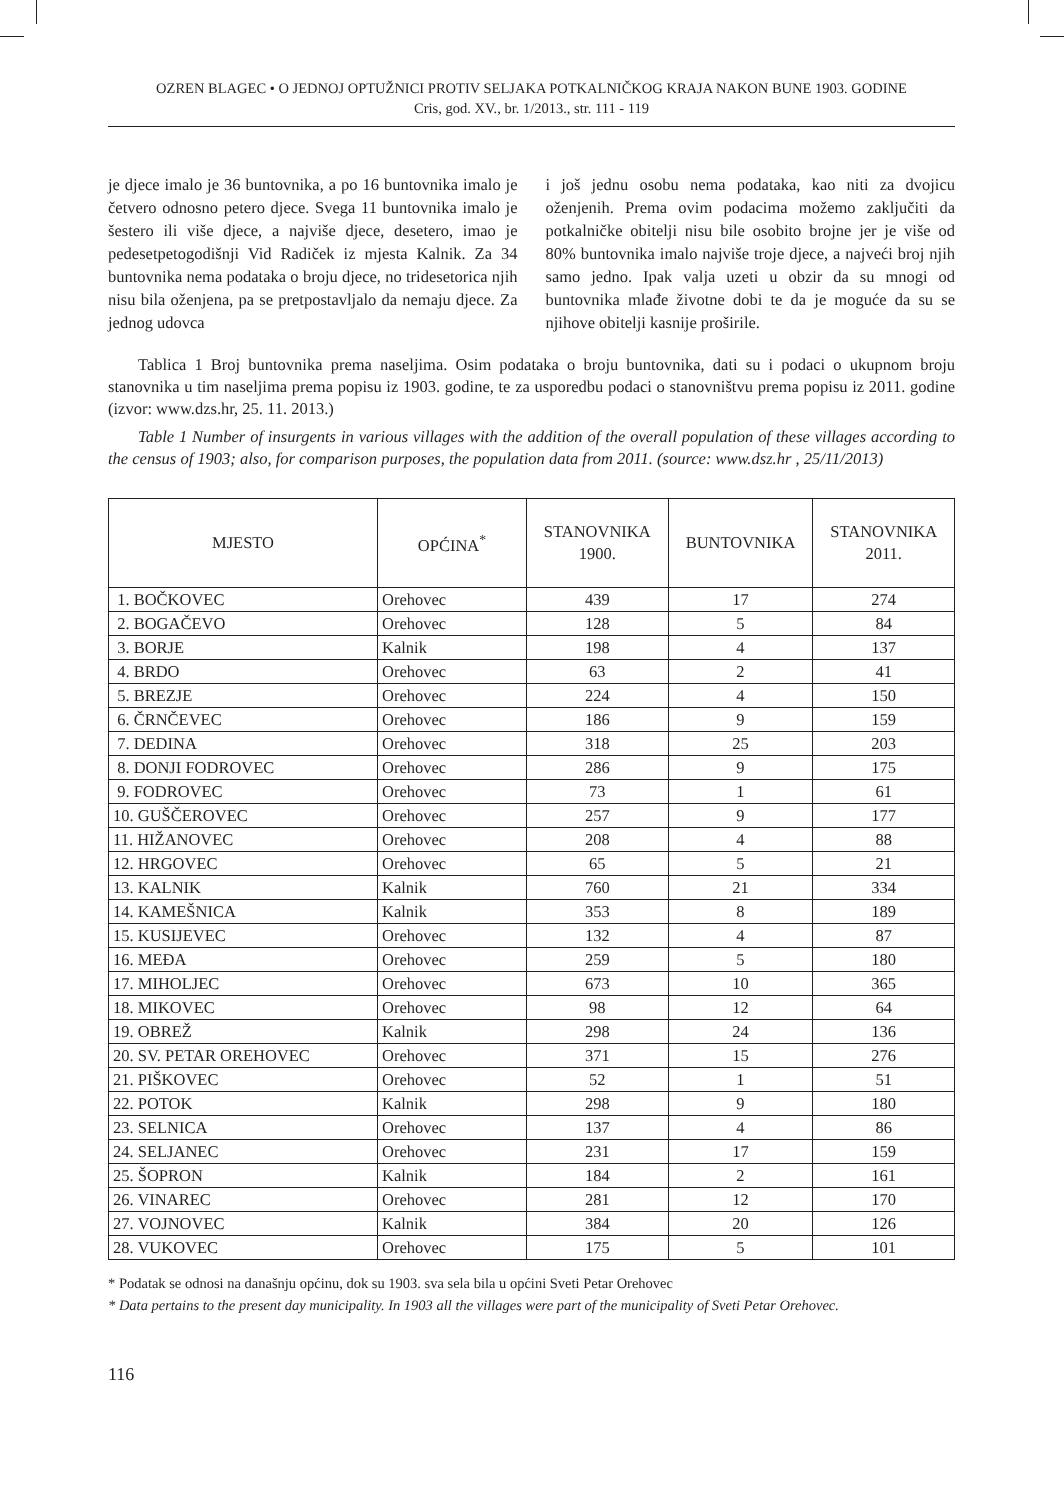OZREN BLAGEC • O JEDNOJ OPTUŽNICI PROTIV SELJAKA POTKALNIČKOG KRAJA NAKON BUNE 1903. GODINE
Cris, god. XV., br. 1/2013., str. 111 - 119
je djece imalo je 36 buntovnika, a po 16 buntovnika imalo je četvero odnosno petero djece. Svega 11 buntovnika imalo je šestero ili više djece, a najviše djece, desetero, imao je pedesetpetogodišnji Vid Radiček iz mjesta Kalnik. Za 34 buntovnika nema podataka o broju djece, no tridesetorica njih nisu bila oženjena, pa se pretpostavljalo da nemaju djece. Za jednog udovca
i još jednu osobu nema podataka, kao niti za dvojicu oženjenih. Prema ovim podacima možemo zaključiti da potkalničke obitelji nisu bile osobito brojne jer je više od 80% buntovnika imalo najviše troje djece, a najveći broj njih samo jedno. Ipak valja uzeti u obzir da su mnogi od buntovnika mlađe životne dobi te da je moguće da su se njihove obitelji kasnije proširile.
Tablica 1 Broj buntovnika prema naseljima. Osim podataka o broju buntovnika, dati su i podaci o ukupnom broju stanovnika u tim naseljima prema popisu iz 1903. godine, te za usporedbu podaci o stanovništvu prema popisu iz 2011. godine (izvor: www.dzs.hr, 25. 11. 2013.)
Table 1 Number of insurgents in various villages with the addition of the overall population of these villages according to the census of 1903; also, for comparison purposes, the population data from 2011. (source: www.dsz.hr , 25/11/2013)
| MJESTO | OPĆINA<sup>*</sup> | STANOVNIKA 1900. | BUNTOVNIKA | STANOVNIKA 2011. |
| --- | --- | --- | --- | --- |
| 1. BOČKOVEC | Orehovec | 439 | 17 | 274 |
| 2. BOGAČEVO | Orehovec | 128 | 5 | 84 |
| 3. BORJE | Kalnik | 198 | 4 | 137 |
| 4. BRDO | Orehovec | 63 | 2 | 41 |
| 5. BREZJE | Orehovec | 224 | 4 | 150 |
| 6. ČRNČEVEC | Orehovec | 186 | 9 | 159 |
| 7. DEDINA | Orehovec | 318 | 25 | 203 |
| 8. DONJI FODROVEC | Orehovec | 286 | 9 | 175 |
| 9. FODROVEC | Orehovec | 73 | 1 | 61 |
| 10. GUŠČEROVEC | Orehovec | 257 | 9 | 177 |
| 11. HIŽANOVEC | Orehovec | 208 | 4 | 88 |
| 12. HRGOVEC | Orehovec | 65 | 5 | 21 |
| 13. KALNIK | Kalnik | 760 | 21 | 334 |
| 14. KAMEŠNICA | Kalnik | 353 | 8 | 189 |
| 15. KUSIJEVEC | Orehovec | 132 | 4 | 87 |
| 16. MEĐA | Orehovec | 259 | 5 | 180 |
| 17. MIHOLJEC | Orehovec | 673 | 10 | 365 |
| 18. MIKOVEC | Orehovec | 98 | 12 | 64 |
| 19. OBREŽ | Kalnik | 298 | 24 | 136 |
| 20. SV. PETAR OREHOVEC | Orehovec | 371 | 15 | 276 |
| 21. PIŠKOVEC | Orehovec | 52 | 1 | 51 |
| 22. POTOK | Kalnik | 298 | 9 | 180 |
| 23. SELNICA | Orehovec | 137 | 4 | 86 |
| 24. SELJANEC | Orehovec | 231 | 17 | 159 |
| 25. ŠOPRON | Kalnik | 184 | 2 | 161 |
| 26. VINAREC | Orehovec | 281 | 12 | 170 |
| 27. VOJNOVEC | Kalnik | 384 | 20 | 126 |
| 28. VUKOVEC | Orehovec | 175 | 5 | 101 |
* Podatak se odnosi na današnju općinu, dok su 1903. sva sela bila u općini Sveti Petar Orehovec
* Data pertains to the present day municipality. In 1903 all the villages were part of the municipality of Sveti Petar Orehovec.
116